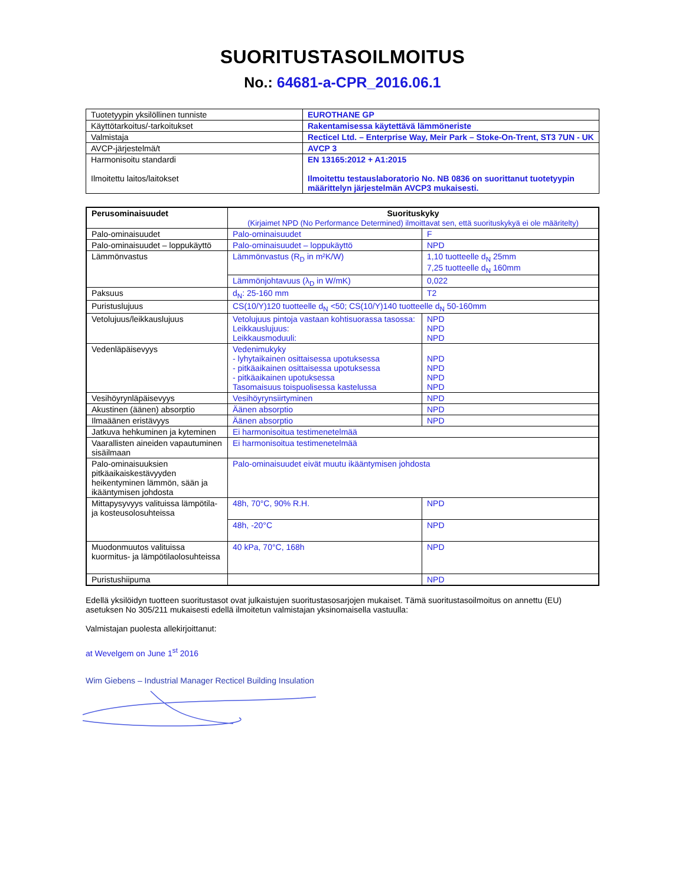SUORITUSTASOILMOITUS
No.: 64681-a-CPR_2016.06.1
| Tuotetyypin yksilöllinen tunniste | EUROTHANE GP |
| Käyttötarkoitus/-tarkoitukset | Rakentamisessa käytettävä lämmöneriste |
| Valmistaja | Recticel Ltd. – Enterprise Way, Meir Park – Stoke-On-Trent, ST3 7UN - UK |
| AVCP-järjestelmä/t | AVCP 3 |
| Harmonisoitu standardi Ilmoitettu laitos/laitokset | EN 13165:2012 + A1:2015 Ilmoitettu testauslaboratorio No. NB 0836 on suorittanut tuotetyypin määrittelyn järjestelmän AVCP3 mukaisesti. |
| Perusominaisuudet | Suorituskyky (Kirjaimet NPD (No Performance Determined) ilmoittavat sen, että suorituskykyä ei ole määritelty) | |
| --- | --- | --- |
| Palo-ominaisuudet | Palo-ominaisuudet | F |
| Palo-ominaisuudet – loppukäyttö | Palo-ominaisuudet – loppukäyttö | NPD |
| Lämmönvastus | Lämmönvastus (R<sub>D</sub> in m²K/W) | 1,10 tuotteelle d<sub>N</sub> 25mm 7,25 tuotteelle d<sub>N</sub> 160mm |
| | Lämmönjohtavuus (λ<sub>D</sub> in W/mK) | 0,022 |
| Paksuus | d<sub>N</sub>: 25-160 mm | T2 |
| Puristuslujuus | CS(10/Y)120 tuotteelle d<sub>N</sub> <50; CS(10/Y)140 tuotteelle d<sub>N</sub> 50-160mm | |
| Vetolujuus/leikkauslujuus | Vetolujuus pintoja vastaan kohtisuorassa tasossa: Leikkauslujuus: Leikkausmoduuli: | NPD NPD NPD |
| Vedenläpäisevyys | Vedenimukyky - lyhytaikainen osittaisessa upotuksessa - pitkäaikainen osittaisessa upotuksessa - pitkäaikainen upotuksessa Tasomaisuus toispuolisessa kastelussa | NPD NPD NPD NPD |
| Vesihöyrynläpäisevyys | Vesihöyrynsiirtyminen | NPD |
| Akustinen (äänen) absorptio | Äänen absorptio | NPD |
| Ilmaäänen eristävyys | Äänen absorptio | NPD |
| Jatkuva hehkuminen ja kyteminen | Ei harmonisoitua testimenetelmää | |
| Vaarallisten aineiden vapautuminen sisäilmaan | Ei harmonisoitua testimenetelmää | |
| Palo-ominaisuuksien pitkäaikaiskestävyyden heikentyminen lämmön, sään ja ikääntymisen johdosta | Palo-ominaisuudet eivät muutu ikääntymisen johdosta | |
| Mittapysyvyys valituissa lämpötila- ja kosteusolosuhteissa | 48h, 70°C, 90% R.H. | NPD |
| | 48h, -20°C | NPD |
| Muodonmuutos valituissa kuormitus- ja lämpötilaolosuhteissa | 40 kPa, 70°C, 168h | NPD |
| Puristushiipuma | | NPD |
Edellä yksilöidyn tuotteen suoritustasot ovat julkaistujen suoritustasosarjojen mukaiset. Tämä suoritustasoilmoitus on annettu (EU) asetuksen No 305/211 mukaisesti edellä ilmoitetun valmistajan yksinomaisella vastuulla:
Valmistajan puolesta allekirjoittanut:
at Wevelgem on June 1<sup>st</sup> 2016
Wim Giebens – Industrial Manager Recticel Building Insulation